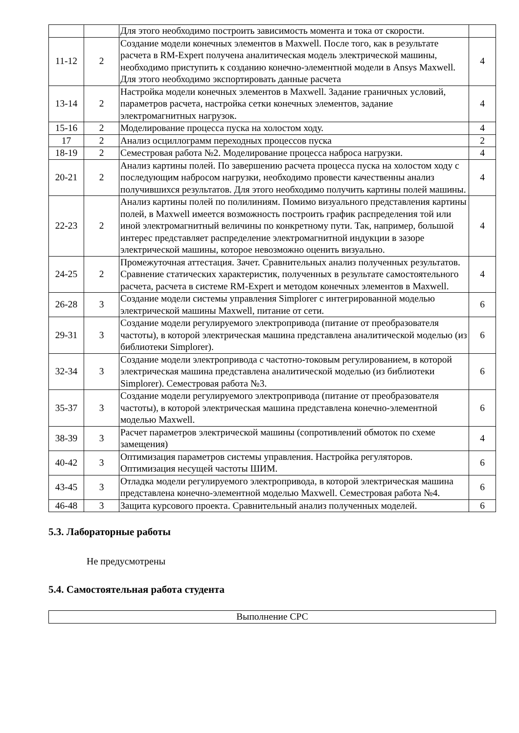| | | Для этого необходимо построить зависимость момента и тока от скорости. | |
| 11-12 | 2 | Создание модели конечных элементов в Maxwell. После того, как в результате расчета в RM-Expert получена аналитическая модель электрической машины, необходимо приступить к созданию конечно-элементной модели в Ansys Maxwell. Для этого необходимо экспортировать данные расчета | 4 |
| 13-14 | 2 | Настройка модели конечных элементов в Maxwell. Задание граничных условий, параметров расчета, настройка сетки конечных элементов, задание электромагнитных нагрузок. | 4 |
| 15-16 | 2 | Моделирование процесса пуска на холостом ходу. | 4 |
| 17 | 2 | Анализ осциллограмм переходных процессов пуска | 2 |
| 18-19 | 2 | Семестровая работа №2. Моделирование процесса наброса нагрузки. | 4 |
| 20-21 | 2 | Анализ картины полей. По завершению расчета процесса пуска на холостом ходу с последующим набросом нагрузки, необходимо провести качественны анализ получившихся результатов. Для этого необходимо получить картины полей машины. | 4 |
| 22-23 | 2 | Анализ картины полей по полилиниям. Помимо визуального представления картины полей, в Maxwell имеется возможность построить график распределения той или иной электромагнитный величины по конкретному пути. Так, например, большой интерес представляет распределение электромагнитной индукции в зазоре электрической машины, которое невозможно оценить визуально. | 4 |
| 24-25 | 2 | Промежуточная аттестация. Зачет. Сравнительных анализ полученных результатов. Сравнение статических характеристик, полученных в результате самостоятельного расчета, расчета в системе RM-Expert и методом конечных элементов в Maxwell. | 4 |
| 26-28 | 3 | Создание модели системы управления Simplorer с интегрированной моделью электрической машины Maxwell, питание от сети. | 6 |
| 29-31 | 3 | Создание модели регулируемого электропривода (питание от преобразователя частоты), в которой электрическая машина представлена аналитической моделью (из библиотеки Simplorer). | 6 |
| 32-34 | 3 | Создание модели электропривода с частотно-токовым регулированием, в которой электрическая машина представлена аналитической моделью (из библиотеки Simplorer). Семестровая работа №3. | 6 |
| 35-37 | 3 | Создание модели регулируемого электропривода (питание от преобразователя частоты), в которой электрическая машина представлена конечно-элементной моделью Maxwell. | 6 |
| 38-39 | 3 | Расчет параметров электрической машины (сопротивлений обмоток по схеме замещения) | 4 |
| 40-42 | 3 | Оптимизация параметров системы управления. Настройка регуляторов. Оптимизация несущей частоты ШИМ. | 6 |
| 43-45 | 3 | Отладка модели регулируемого электропривода, в которой электрическая машина представлена конечно-элементной моделью Maxwell. Семестровая работа №4. | 6 |
| 46-48 | 3 | Защита курсового проекта. Сравнительный анализ полученных моделей. | 6 |
5.3. Лабораторные работы
Не предусмотрены
5.4. Самостоятельная работа студента
| Выполнение СРС |